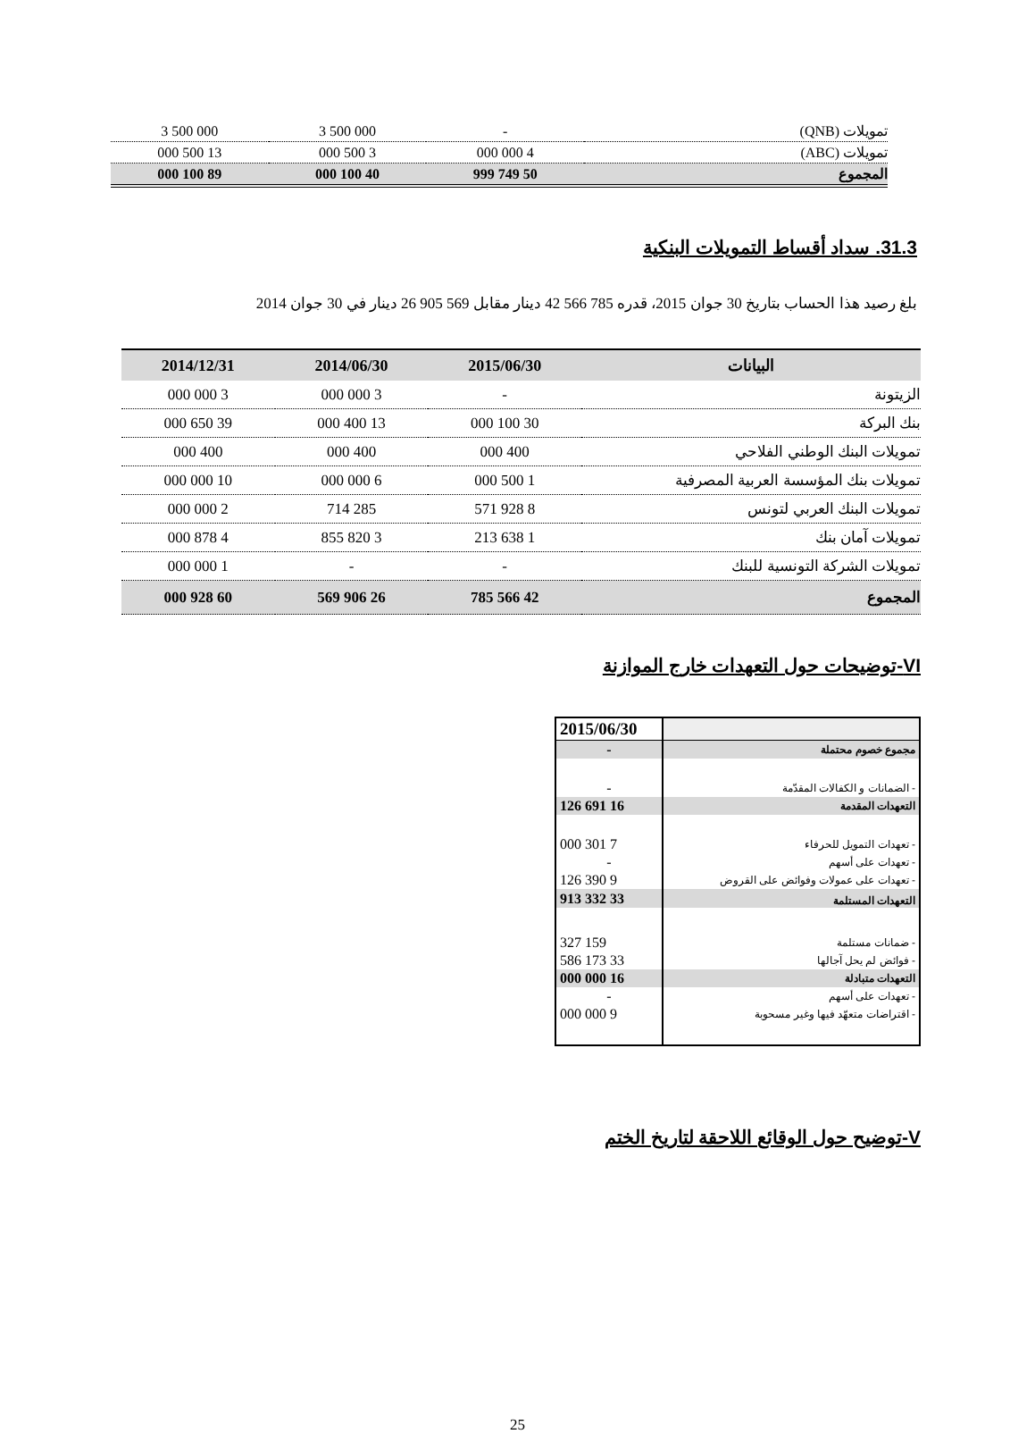| تمويلات (QNB) | - | 3 500 000 | 3 500 000 |
| تمويلات (ABC) | 4 000 000 | 3 500 000 | 13 500 000 |
| المجموع | 50 749 999 | 40 100 000 | 89 100 000 |
31.3. سداد أقساط التمويلات البنكية
بلغ رصيد هذا الحساب بتاريخ 30 جوان 2015، قدره 785 566 42 دينار مقابل 569 905 26 دينار في 30 جوان 2014
| البيانات | 2015/06/30 | 2014/06/30 | 2014/12/31 |
| --- | --- | --- | --- |
| الزيتونة | - | 3 000 000 | 3 000 000 |
| بنك البركة | 30 100 000 | 13 400 000 | 39 650 000 |
| تمويلات البنك الوطني الفلاحي | 400 000 | 400 000 | 400 000 |
| تمويلات بنك المؤسسة العربية المصرفية | 1 500 000 | 6 000 000 | 10 000 000 |
| تمويلات البنك العربي لتونس | 8 928 571 | 285 714 | 2 000 000 |
| تمويلات آمان بنك | 1 638 213 | 3 820 855 | 4 878 000 |
| تمويلات الشركة التونسية للبنك | - | - | 1 000 000 |
| المجموع | 42 566 785 | 26 906 569 | 60 928 000 |
VI-توضيحات حول التعهدات خارج الموازنة
| | 2015/06/30 |
| مجموع خصوم محتملة | - |
| - الضمانات و الكفالات المقدّمة | - |
| التعهدات المقدمة | 16 691 126 |
| - تعهدات التمويل للحرفاء | 7 301 000 |
| - تعهدات على أسهم | - |
| - تعهدات على عمولات وفوائض على القروض | 9 390 126 |
| التعهدات المستلمة | 33 332 913 |
| - ضمانات مستلمة | 159 327 |
| - فوائض لم يحل آجالها | 33 173 586 |
| التعهدات متبادلة | 16 000 000 |
| - تعهدات على أسهم | - |
| - اقتراضات متعهّد فيها وغير مسحوبة | 9 000 000 |
V-توضيح حول الوقائع اللاحقة لتاريخ الختم
25